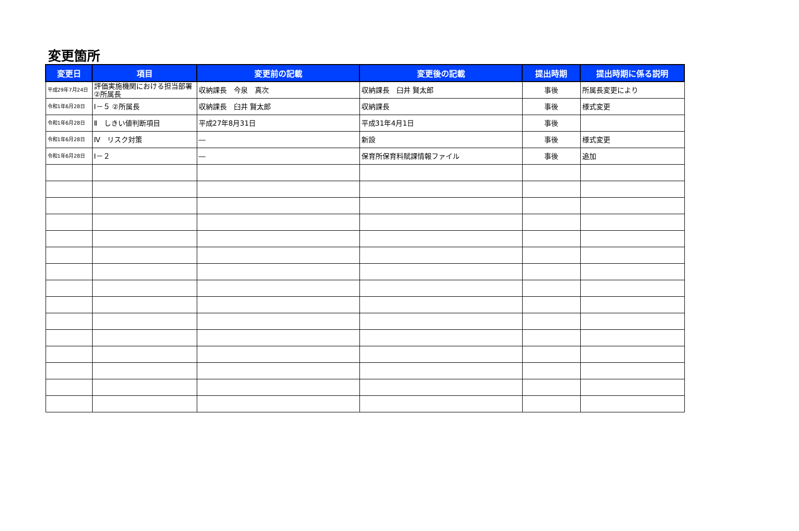変更箇所
| 変更日 | 項目 | 変更前の記載 | 変更後の記載 | 提出時期 | 提出時期に係る説明 |
| --- | --- | --- | --- | --- | --- |
| 平成29年7月24日 | 評価実施機関における担当部署②所属長 | 収納課長 今泉 真次 | 収納課長 臼井 賢太郎 | 事後 | 所属長変更により |
| 令和1年6月28日 | Ⅰ－５ ②所属長 | 収納課長 臼井 賢太郎 | 収納課長 | 事後 | 様式変更 |
| 令和1年6月28日 | Ⅱ しきい値判断項目 | 平成27年8月31日 | 平成31年4月1日 | 事後 | |
| 令和1年6月28日 | Ⅳ リスク対策 | ― | 新設 | 事後 | 様式変更 |
| 令和1年6月28日 | Ⅰ－２ | ― | 保育所保育料賦課情報ファイル | 事後 | 追加 |